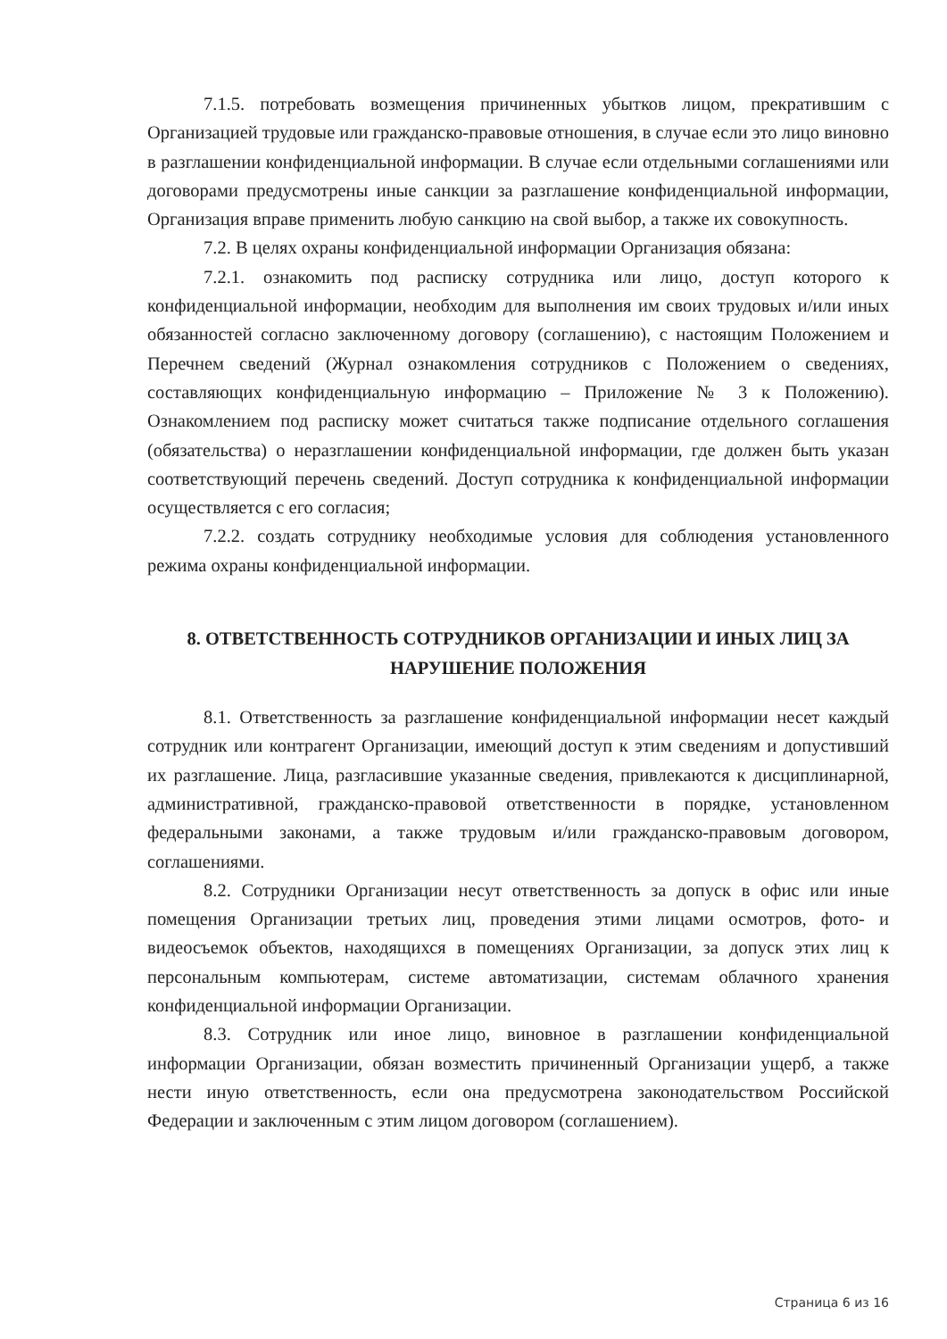7.1.5. потребовать возмещения причиненных убытков лицом, прекратившим с Организацией трудовые или гражданско-правовые отношения, в случае если это лицо виновно в разглашении конфиденциальной информации. В случае если отдельными соглашениями или договорами предусмотрены иные санкции за разглашение конфиденциальной информации, Организация вправе применить любую санкцию на свой выбор, а также их совокупность.
7.2. В целях охраны конфиденциальной информации Организация обязана:
7.2.1. ознакомить под расписку сотрудника или лицо, доступ которого к конфиденциальной информации, необходим для выполнения им своих трудовых и/или иных обязанностей согласно заключенному договору (соглашению), с настоящим Положением и Перечнем сведений (Журнал ознакомления сотрудников с Положением о сведениях, составляющих конфиденциальную информацию – Приложение № 3 к Положению). Ознакомлением под расписку может считаться также подписание отдельного соглашения (обязательства) о неразглашении конфиденциальной информации, где должен быть указан соответствующий перечень сведений. Доступ сотрудника к конфиденциальной информации осуществляется с его согласия;
7.2.2. создать сотруднику необходимые условия для соблюдения установленного режима охраны конфиденциальной информации.
8. ОТВЕТСТВЕННОСТЬ СОТРУДНИКОВ ОРГАНИЗАЦИИ И ИНЫХ ЛИЦ ЗА НАРУШЕНИЕ ПОЛОЖЕНИЯ
8.1. Ответственность за разглашение конфиденциальной информации несет каждый сотрудник или контрагент Организации, имеющий доступ к этим сведениям и допустивший их разглашение. Лица, разгласившие указанные сведения, привлекаются к дисциплинарной, административной, гражданско-правовой ответственности в порядке, установленном федеральными законами, а также трудовым и/или гражданско-правовым договором, соглашениями.
8.2. Сотрудники Организации несут ответственность за допуск в офис или иные помещения Организации третьих лиц, проведения этими лицами осмотров, фото- и видеосъемок объектов, находящихся в помещениях Организации, за допуск этих лиц к персональным компьютерам, системе автоматизации, системам облачного хранения конфиденциальной информации Организации.
8.3. Сотрудник или иное лицо, виновное в разглашении конфиденциальной информации Организации, обязан возместить причиненный Организации ущерб, а также нести иную ответственность, если она предусмотрена законодательством Российской Федерации и заключенным с этим лицом договором (соглашением).
Страница 6 из 16